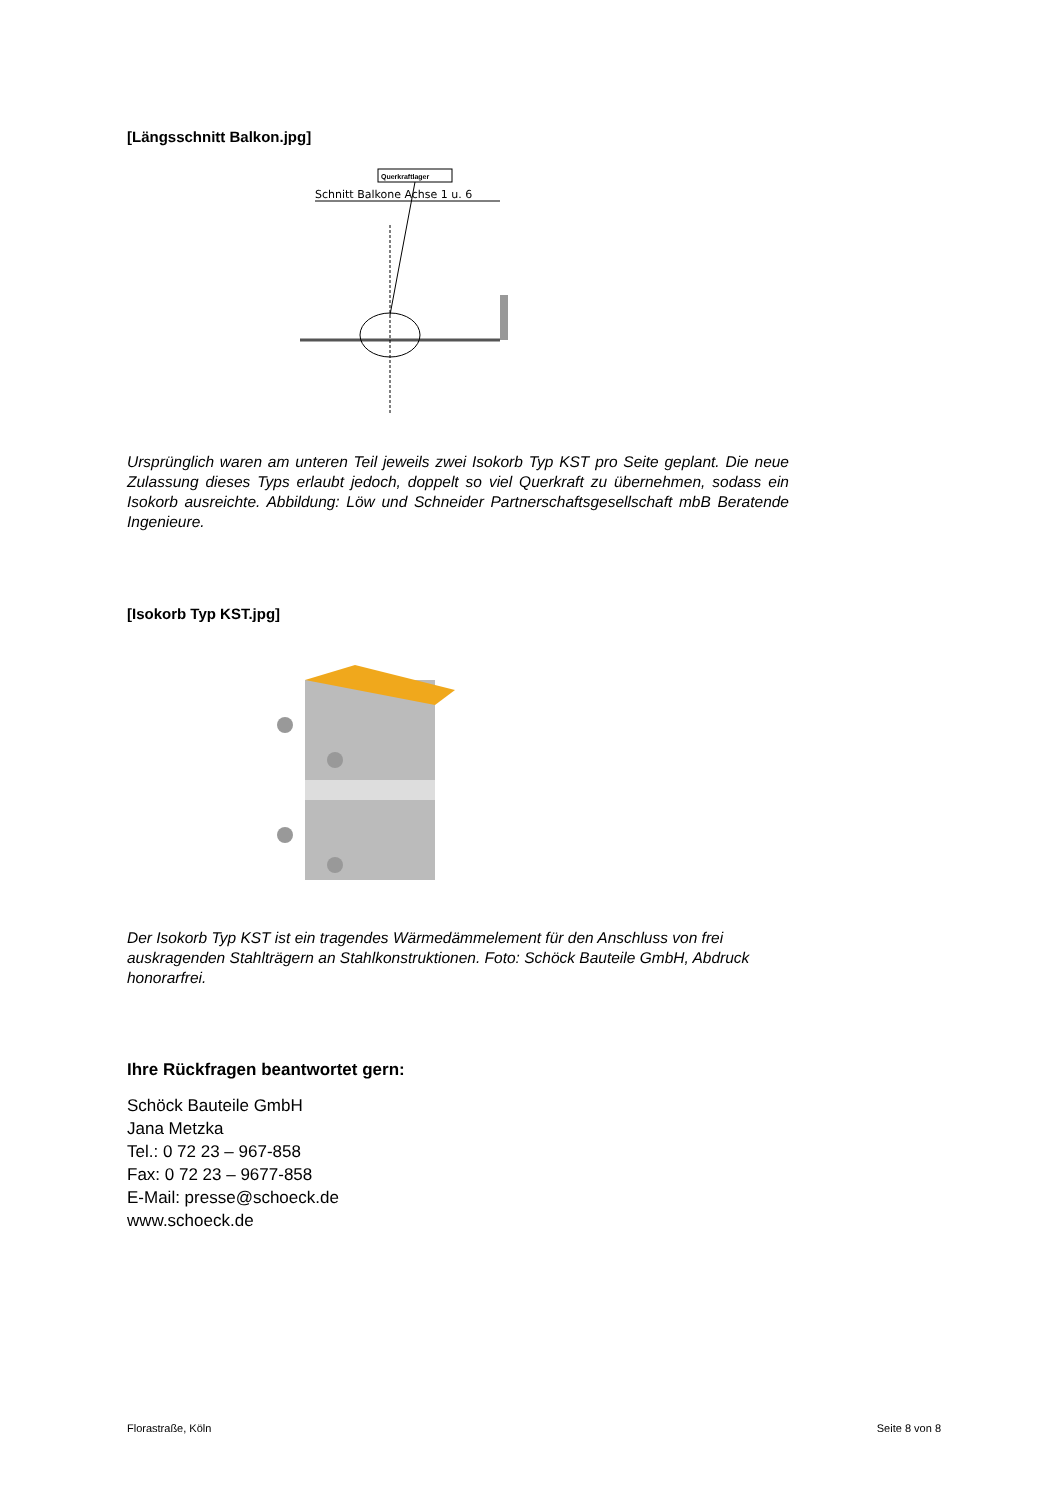[Längsschnitt Balkon.jpg]
Querkraftlager
Schnitt Balkone Achse 1 u. 6
Ursprünglich waren am unteren Teil jeweils zwei Isokorb Typ KST pro Seite geplant. Die neue Zulassung dieses Typs erlaubt jedoch, doppelt so viel Querkraft zu übernehmen, sodass ein Isokorb ausreichte. Abbildung: Löw und Schneider Partnerschaftsgesellschaft mbB Beratende Ingenieure.
[Isokorb Typ KST.jpg]
Der Isokorb Typ KST ist ein tragendes Wärmedämmelement für den Anschluss von frei auskragenden Stahlträgern an Stahlkonstruktionen. Foto: Schöck Bauteile GmbH, Abdruck honorarfrei.
Ihre Rückfragen beantwortet gern:
Schöck Bauteile GmbH
Jana Metzka
Tel.: 0 72 23 – 967-858
Fax: 0 72 23 – 9677-858
E-Mail: presse@schoeck.de
www.schoeck.de
Florastraße, Köln Seite 8 von 8